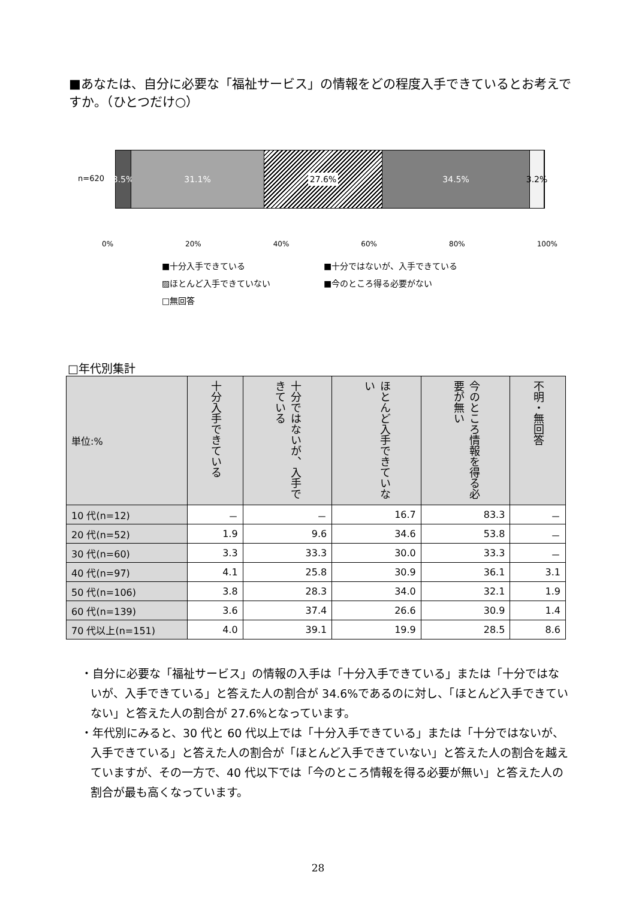■あなたは、自分に必要な「福祉サービス」の情報をどの程度入手できているとお考えですか。（ひとつだけ○）
n=620
3.5% 31.1%
27.6%
34.5% 3.2%
0% 20% 40% 60% 80% 100%
■十分入手できている ■十分ではないが、入手できている ▨ほとんど入手できていない ■今のところ得る必要がない □無回答
□年代別集計
| 単位:% | 十分入手できている | 十分ではないが、入手できている | ほとんど入手できていない | 今のところ情報を得る必要が無い | 不明・無回答 |
| --- | --- | --- | --- | --- | --- |
| 10 代(n=12) | － | － | 16.7 | 83.3 | － |
| 20 代(n=52) | 1.9 | 9.6 | 34.6 | 53.8 | － |
| 30 代(n=60) | 3.3 | 33.3 | 30.0 | 33.3 | － |
| 40 代(n=97) | 4.1 | 25.8 | 30.9 | 36.1 | 3.1 |
| 50 代(n=106) | 3.8 | 28.3 | 34.0 | 32.1 | 1.9 |
| 60 代(n=139) | 3.6 | 37.4 | 26.6 | 30.9 | 1.4 |
| 70 代以上(n=151) | 4.0 | 39.1 | 19.9 | 28.5 | 8.6 |
・自分に必要な「福祉サービス」の情報の入手は「十分入手できている」または「十分ではないが、入手できている」と答えた人の割合が 34.6%であるのに対し、「ほとんど入手できていない」と答えた人の割合が 27.6%となっています。
・年代別にみると、30 代と 60 代以上では「十分入手できている」または「十分ではないが、入手できている」と答えた人の割合が「ほとんど入手できていない」と答えた人の割合を越えていますが、その一方で、40 代以下では「今のところ情報を得る必要が無い」と答えた人の割合が最も高くなっています。
28